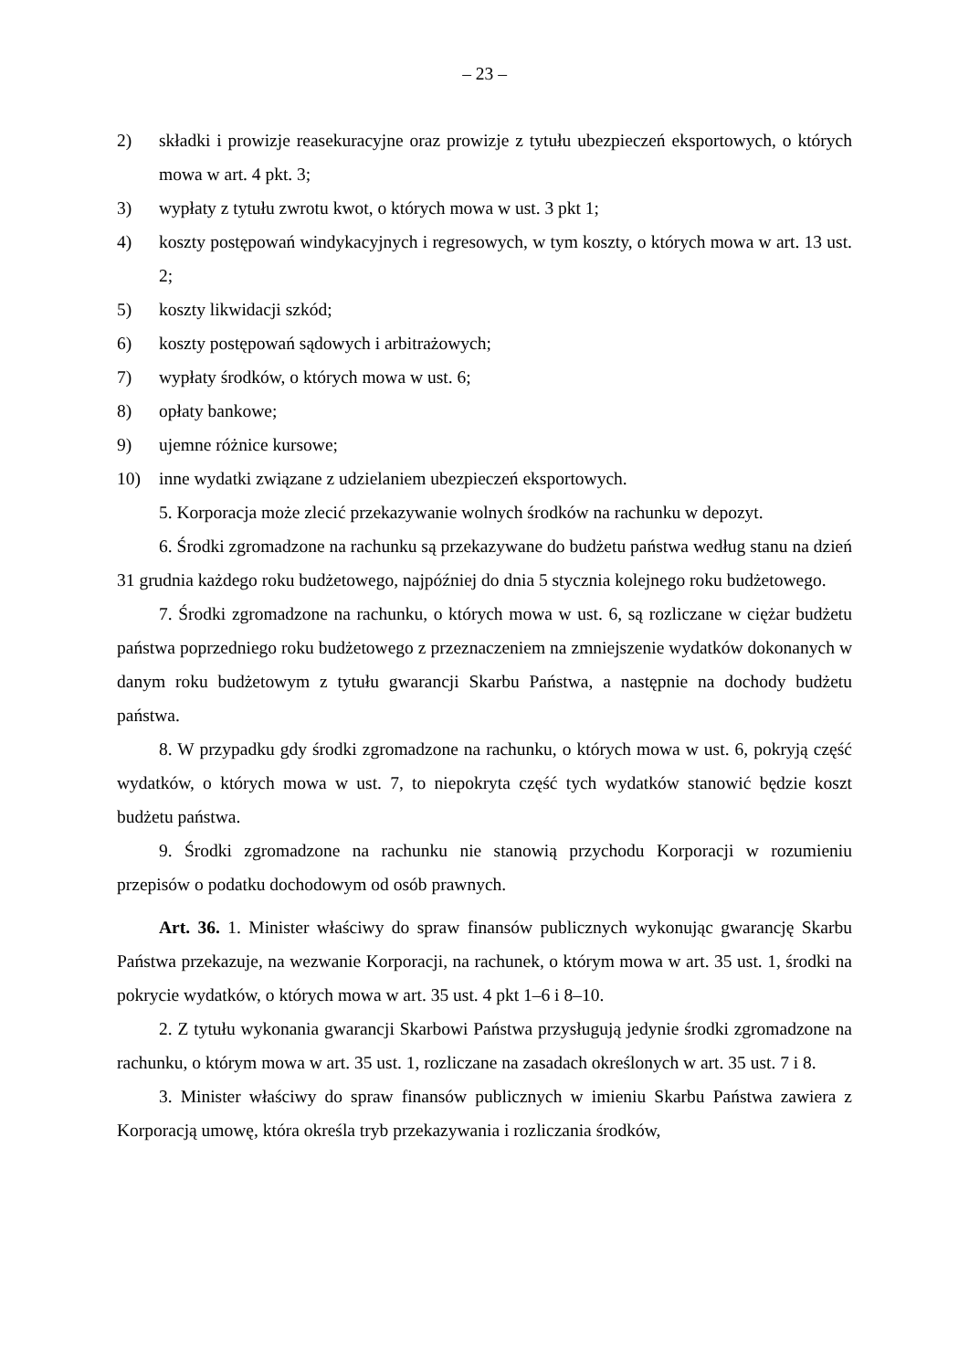– 23 –
2) składki i prowizje reasekuracyjne oraz prowizje z tytułu ubezpieczeń eksportowych, o których mowa w art. 4 pkt. 3;
3) wypłaty z tytułu zwrotu kwot, o których mowa w ust. 3 pkt 1;
4) koszty postępowań windykacyjnych i regresowych, w tym koszty, o których mowa w art. 13 ust. 2;
5) koszty likwidacji szkód;
6) koszty postępowań sądowych i arbitrażowych;
7) wypłaty środków, o których mowa w ust. 6;
8) opłaty bankowe;
9) ujemne różnice kursowe;
10) inne wydatki związane z udzielaniem ubezpieczeń eksportowych.
5. Korporacja może zlecić przekazywanie wolnych środków na rachunku w depozyt.
6. Środki zgromadzone na rachunku są przekazywane do budżetu państwa według stanu na dzień 31 grudnia każdego roku budżetowego, najpóźniej do dnia 5 stycznia kolejnego roku budżetowego.
7. Środki zgromadzone na rachunku, o których mowa w ust. 6, są rozliczane w ciężar budżetu państwa poprzedniego roku budżetowego z przeznaczeniem na zmniejszenie wydatków dokonanych w danym roku budżetowym z tytułu gwarancji Skarbu Państwa, a następnie na dochody budżetu państwa.
8. W przypadku gdy środki zgromadzone na rachunku, o których mowa w ust. 6, pokryją część wydatków, o których mowa w ust. 7, to niepokryta część tych wydatków stanowić będzie koszt budżetu państwa.
9. Środki zgromadzone na rachunku nie stanowią przychodu Korporacji w rozumieniu przepisów o podatku dochodowym od osób prawnych.
Art. 36. 1. Minister właściwy do spraw finansów publicznych wykonując gwarancję Skarbu Państwa przekazuje, na wezwanie Korporacji, na rachunek, o którym mowa w art. 35 ust. 1, środki na pokrycie wydatków, o których mowa w art. 35 ust. 4 pkt 1–6 i 8–10.
2. Z tytułu wykonania gwarancji Skarbowi Państwa przysługują jedynie środki zgromadzone na rachunku, o którym mowa w art. 35 ust. 1, rozliczane na zasadach określonych w art. 35 ust. 7 i 8.
3. Minister właściwy do spraw finansów publicznych w imieniu Skarbu Państwa zawiera z Korporacją umowę, która określa tryb przekazywania i rozliczania środków,